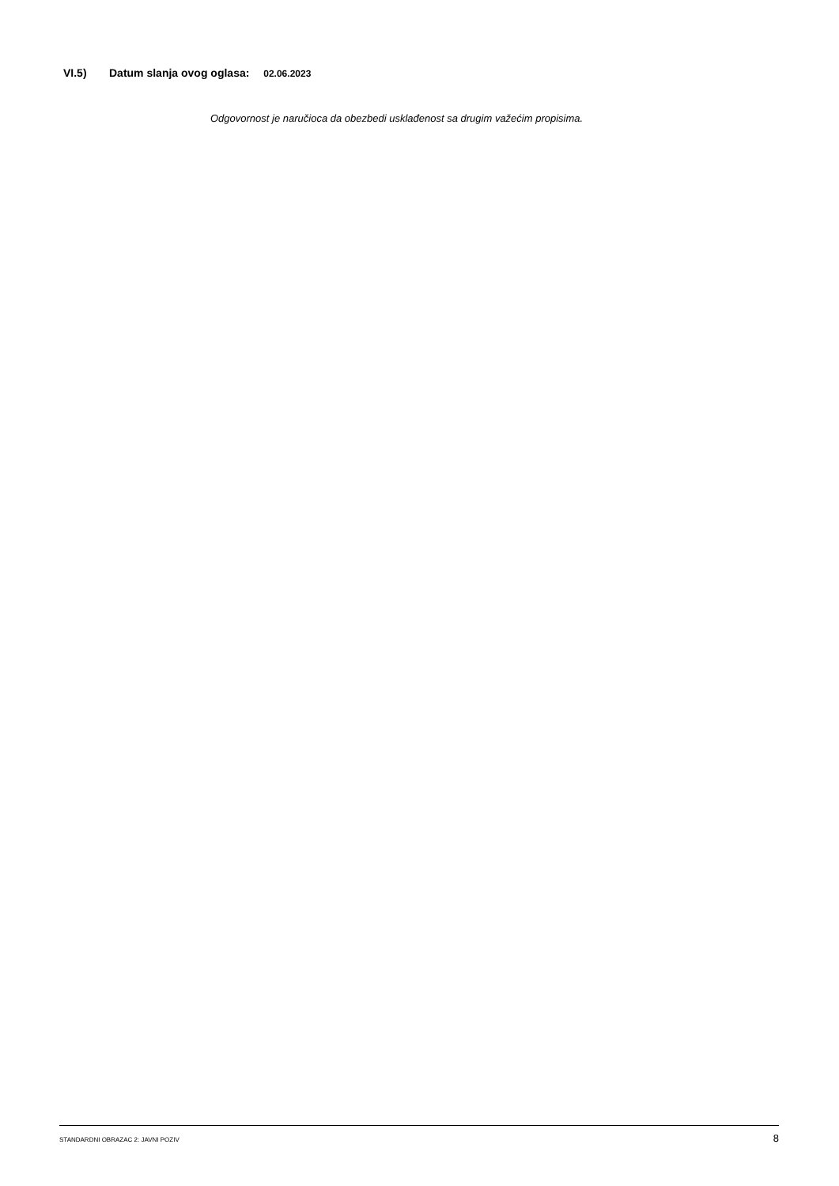VI.5) Datum slanja ovog oglasa: 02.06.2023
Odgovornost je naručioca da obezbedi usklađenost sa drugim važećim propisima.
STANDARDNI OBRAZAC 2: JAVNI POZIV 8